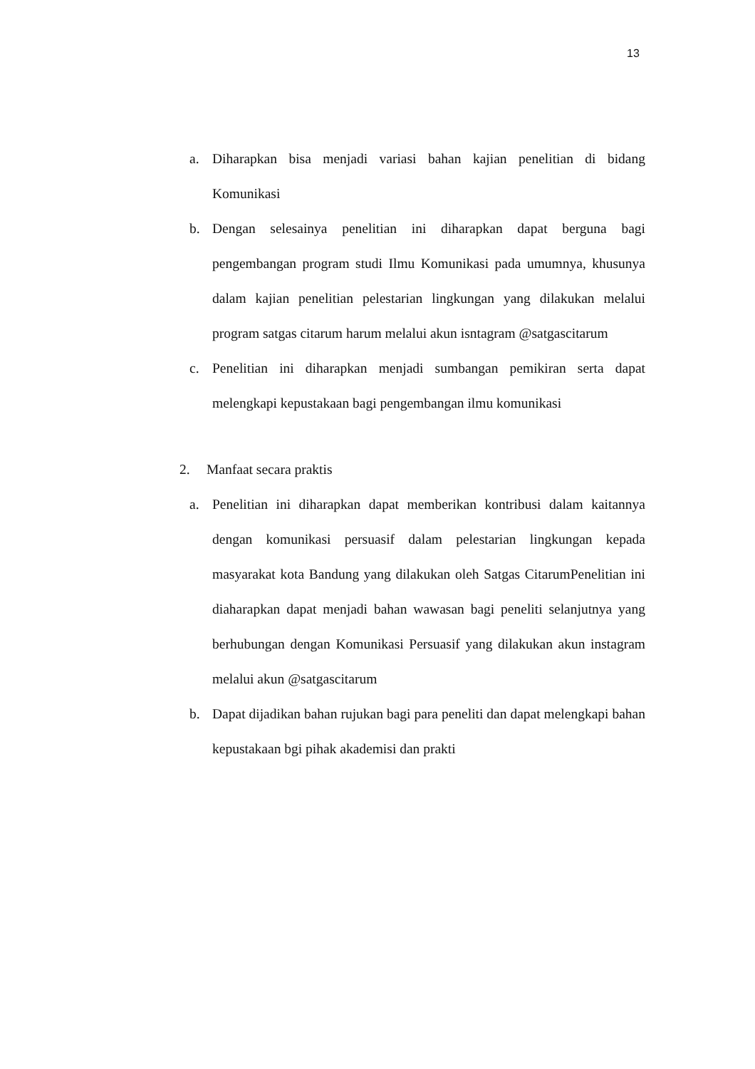13
a. Diharapkan bisa menjadi variasi bahan kajian penelitian di bidang Komunikasi
b. Dengan selesainya penelitian ini diharapkan dapat berguna bagi pengembangan program studi Ilmu Komunikasi pada umumnya, khusunya dalam kajian penelitian pelestarian lingkungan yang dilakukan melalui program satgas citarum harum melalui akun isntagram @satgascitarum
c. Penelitian ini diharapkan menjadi sumbangan pemikiran serta dapat melengkapi kepustakaan bagi pengembangan ilmu komunikasi
2. Manfaat secara praktis
a. Penelitian ini diharapkan dapat memberikan kontribusi dalam kaitannya dengan komunikasi persuasif dalam pelestarian lingkungan kepada masyarakat kota Bandung yang dilakukan oleh Satgas CitarumPenelitian ini diaharapkan dapat menjadi bahan wawasan bagi peneliti selanjutnya yang berhubungan dengan Komunikasi Persuasif yang dilakukan akun instagram melalui akun @satgascitarum
b. Dapat dijadikan bahan rujukan bagi para peneliti dan dapat melengkapi bahan kepustakaan bgi pihak akademisi dan prakti